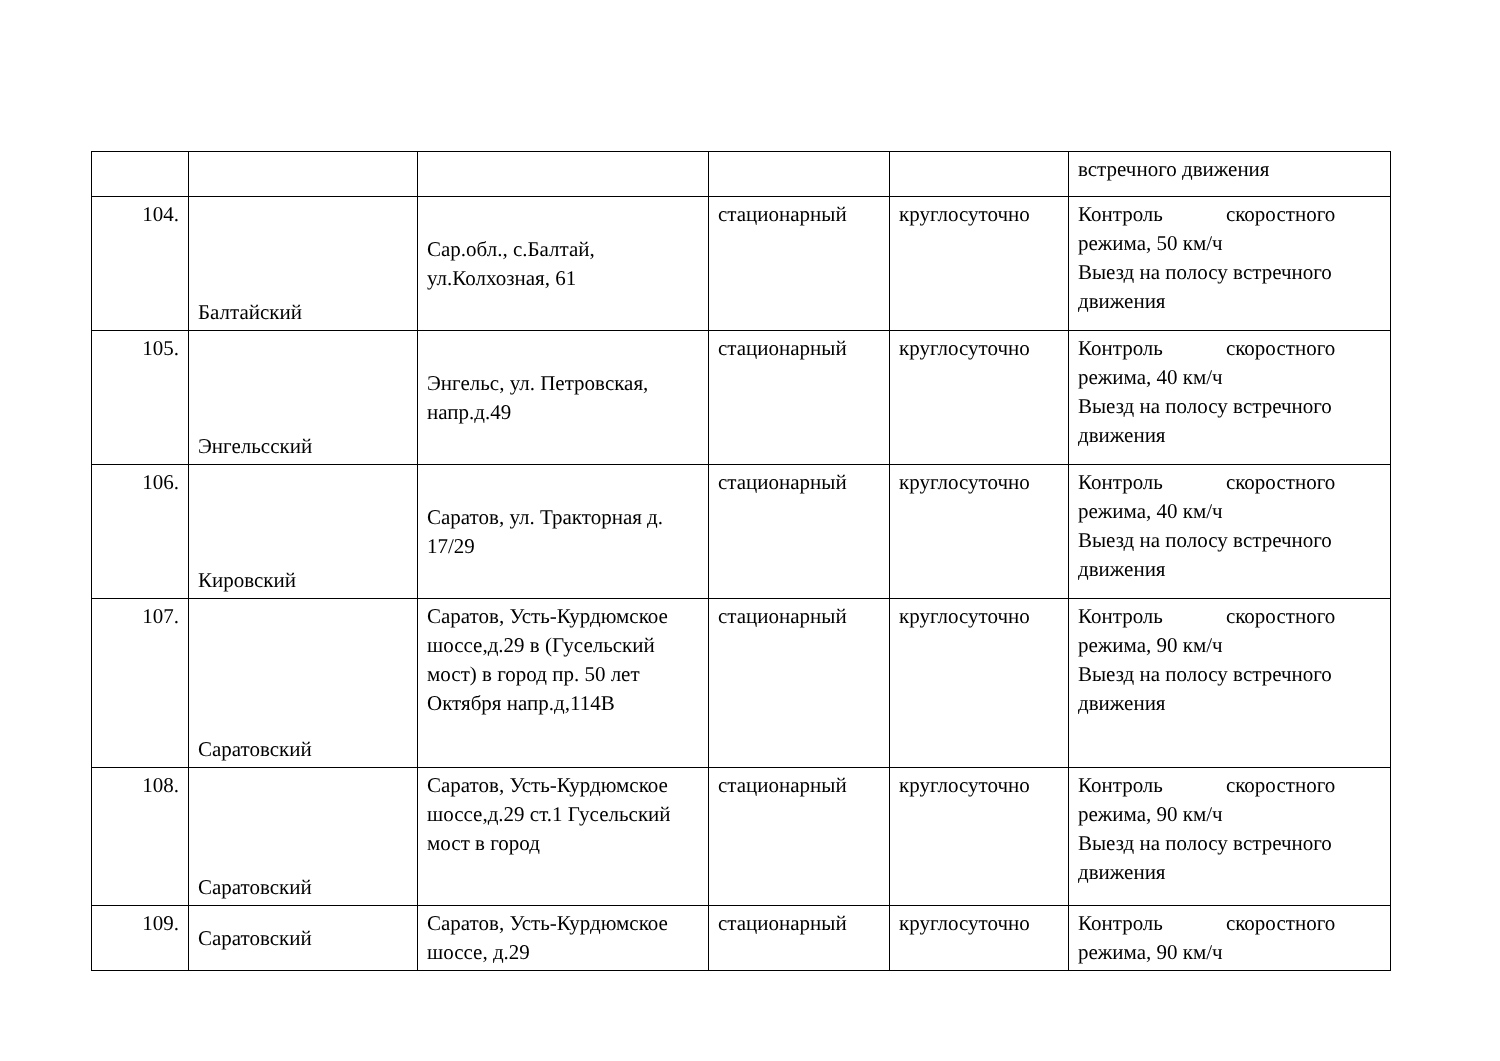| | | | | | встречного движения |
| 104. | Балтайский | Сар.обл., с.Балтай, ул.Колхозная, 61 | стационарный | круглосуточно | Контроль скоростного режима, 50 км/ч Выезд на полосу встречного движения |
| 105. | Энгельсский | Энгельс, ул. Петровская, напр.д.49 | стационарный | круглосуточно | Контроль скоростного режима, 40 км/ч Выезд на полосу встречного движения |
| 106. | Кировский | Саратов, ул. Тракторная д. 17/29 | стационарный | круглосуточно | Контроль скоростного режима, 40 км/ч Выезд на полосу встречного движения |
| 107. | Саратовский | Саратов, Усть-Курдюмское шоссе,д.29 в (Гусельский мост) в город пр. 50 лет Октября напр.д,114В | стационарный | круглосуточно | Контроль скоростного режима, 90 км/ч Выезд на полосу встречного движения |
| 108. | Саратовский | Саратов, Усть-Курдюмское шоссе,д.29 ст.1 Гусельский мост в город | стационарный | круглосуточно | Контроль скоростного режима, 90 км/ч Выезд на полосу встречного движения |
| 109. | Саратовский | Саратов, Усть-Курдюмское шоссе, д.29 | стационарный | круглосуточно | Контроль скоростного режима, 90 км/ч |